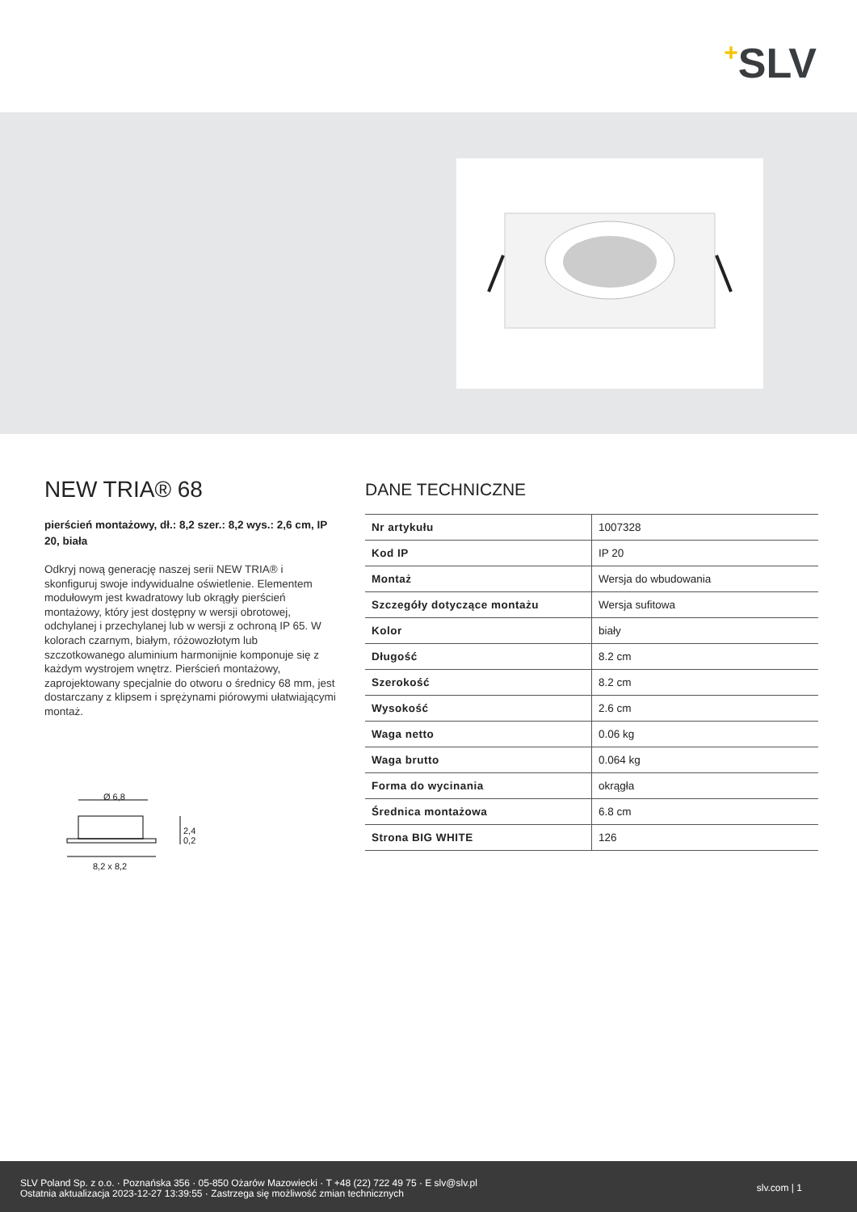+SLV
NEW TRIA® 68
pierścień montażowy, dł.: 8,2 szer.: 8,2 wys.: 2,6 cm, IP 20, biała
Odkryj nową generację naszej serii NEW TRIA® i skonfiguruj swoje indywidualne oświetlenie. Elementem modułowym jest kwadratowy lub okrągły pierścień montażowy, który jest dostępny w wersji obrotowej, odchylanej i przechylanej lub w wersji z ochroną IP 65. W kolorach czarnym, białym, różowozłotym lub szczotkowanego aluminium harmonijnie komponuje się z każdym wystrojem wnętrz. Pierścień montażowy, zaprojektowany specjalnie do otworu o średnicy 68 mm, jest dostarczany z klipsem i sprężynami piórowymi ułatwiającymi montaż.
Ø 6,8
2,4
0,2
8,2 x 8,2
DANE TECHNICZNE
| Nr artykułu | 1007328 |
| Kod IP | IP 20 |
| Montaż | Wersja do wbudowania |
| Szczegóły dotyczące montażu | Wersja sufitowa |
| Kolor | biały |
| Długość | 8.2 cm |
| Szerokość | 8.2 cm |
| Wysokość | 2.6 cm |
| Waga netto | 0.06 kg |
| Waga brutto | 0.064 kg |
| Forma do wycinania | okrągła |
| Średnica montażowa | 6.8 cm |
| Strona BIG WHITE | 126 |
SLV Poland Sp. z o.o. · Poznańska 356 · 05-850 Ożarów Mazowiecki · T +48 (22) 722 49 75 · E slv@slv.pl
Ostatnia aktualizacja 2023-12-27 13:39:55 · Zastrzega się możliwość zmian technicznych
slv.com | 1